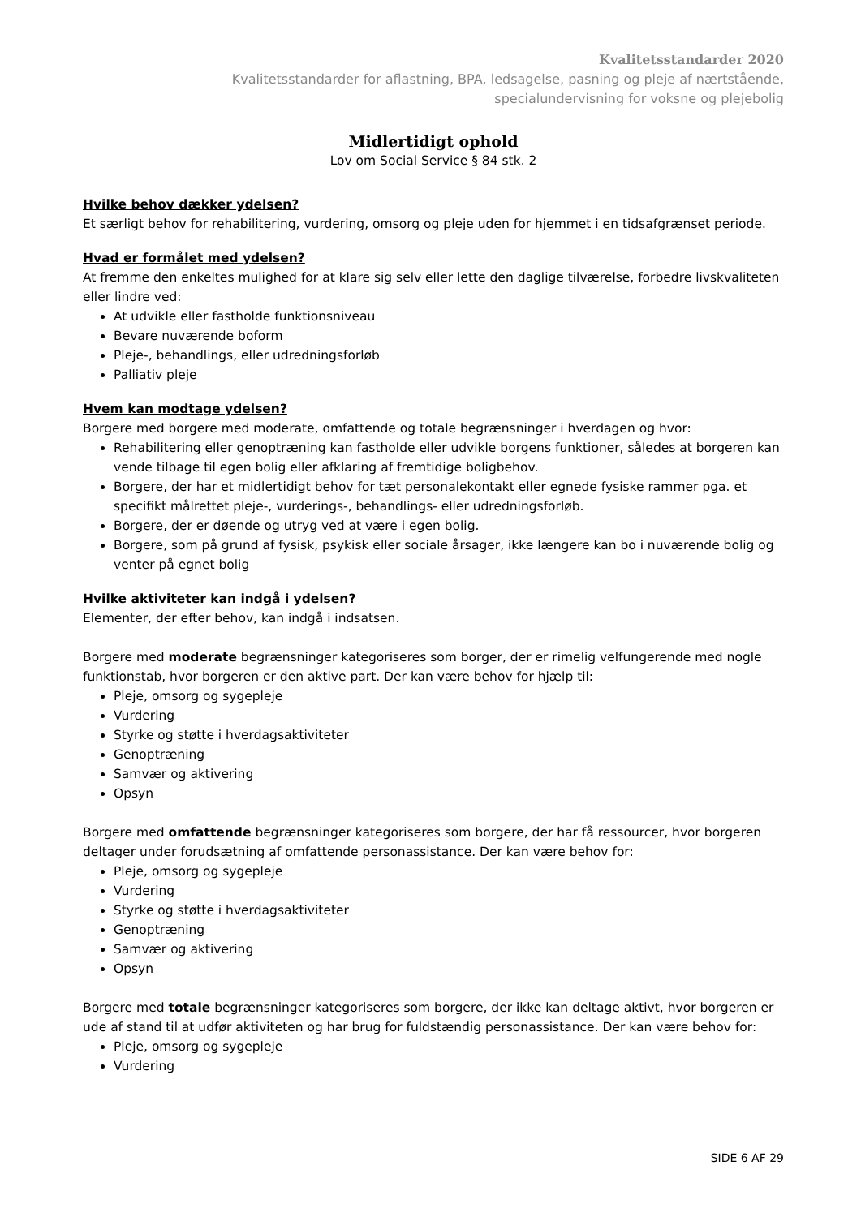Kvalitetsstandarder 2020
Kvalitetsstandarder for aflastning, BPA, ledsagelse, pasning og pleje af nærtstående,
specialundervisning for voksne og plejebolig
Midlertidigt ophold
Lov om Social Service § 84 stk. 2
Hvilke behov dækker ydelsen?
Et særligt behov for rehabilitering, vurdering, omsorg og pleje uden for hjemmet i en tidsafgrænset periode.
Hvad er formålet med ydelsen?
At fremme den enkeltes mulighed for at klare sig selv eller lette den daglige tilværelse, forbedre livskvaliteten eller lindre ved:
At udvikle eller fastholde funktionsniveau
Bevare nuværende boform
Pleje-, behandlings, eller udredningsforløb
Palliativ pleje
Hvem kan modtage ydelsen?
Borgere med borgere med moderate, omfattende og totale begrænsninger i hverdagen og hvor:
Rehabilitering eller genoptræning kan fastholde eller udvikle borgens funktioner, således at borgeren kan vende tilbage til egen bolig eller afklaring af fremtidige boligbehov.
Borgere, der har et midlertidigt behov for tæt personalekontakt eller egnede fysiske rammer pga. et specifikt målrettet pleje-, vurderings-, behandlings- eller udredningsforløb.
Borgere, der er døende og utryg ved at være i egen bolig.
Borgere, som på grund af fysisk, psykisk eller sociale årsager, ikke længere kan bo i nuværende bolig og venter på egnet bolig
Hvilke aktiviteter kan indgå i ydelsen?
Elementer, der efter behov, kan indgå i indsatsen.
Borgere med moderate begrænsninger kategoriseres som borger, der er rimelig velfungerende med nogle funktionstab, hvor borgeren er den aktive part. Der kan være behov for hjælp til:
Pleje, omsorg og sygepleje
Vurdering
Styrke og støtte i hverdagsaktiviteter
Genoptræning
Samvær og aktivering
Opsyn
Borgere med omfattende begrænsninger kategoriseres som borgere, der har få ressourcer, hvor borgeren deltager under forudsætning af omfattende personassistance. Der kan være behov for:
Pleje, omsorg og sygepleje
Vurdering
Styrke og støtte i hverdagsaktiviteter
Genoptræning
Samvær og aktivering
Opsyn
Borgere med totale begrænsninger kategoriseres som borgere, der ikke kan deltage aktivt, hvor borgeren er ude af stand til at udfør aktiviteten og har brug for fuldstændig personassistance. Der kan være behov for:
Pleje, omsorg og sygepleje
Vurdering
SIDE 6 AF 29